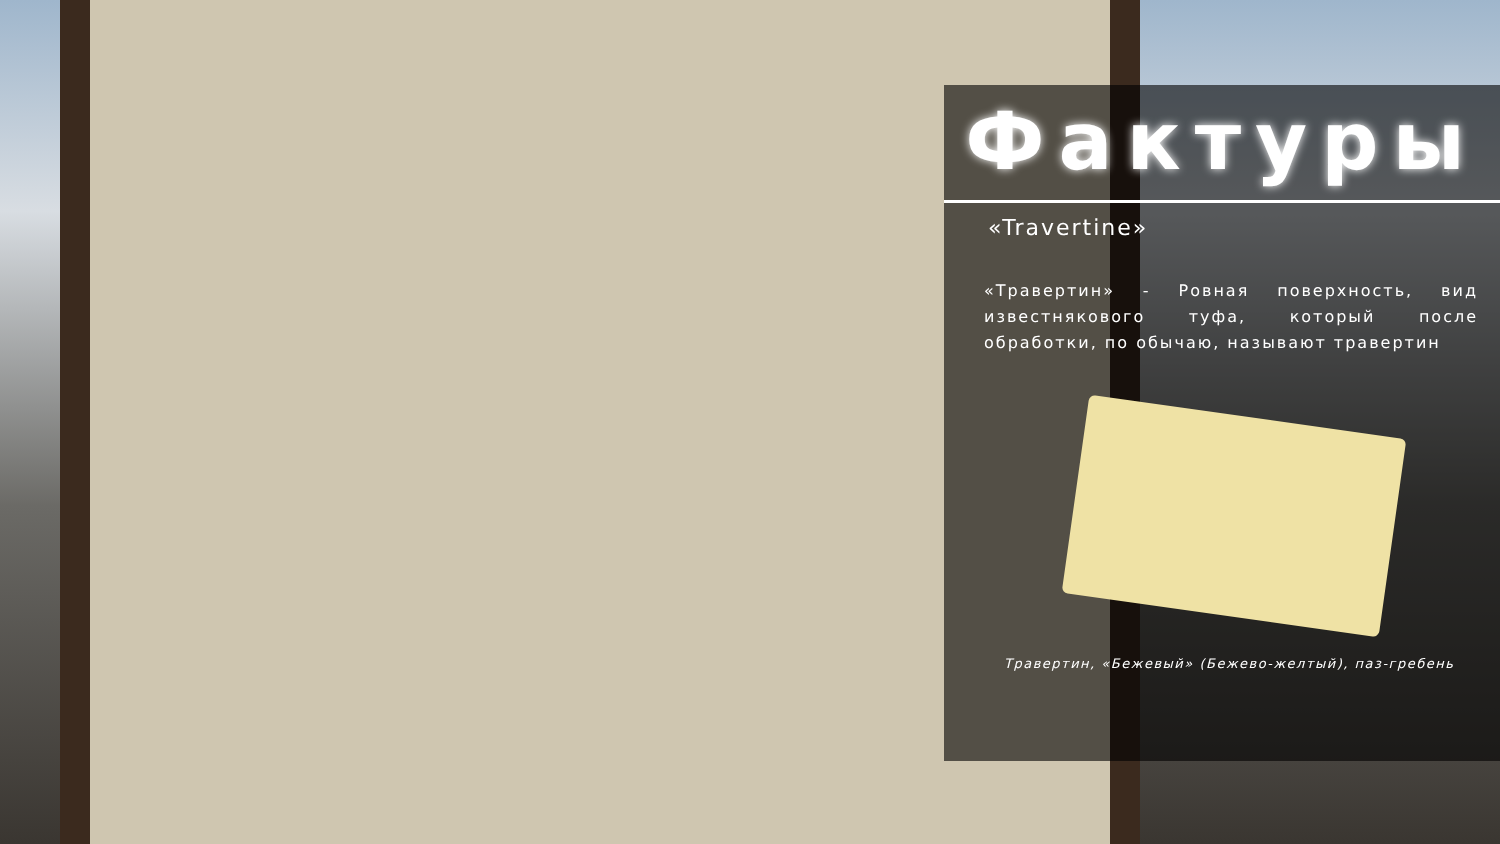Фактуры
«Travertine»
«Травертин» - Ровная поверхность, вид известнякового туфа, который после обработки, по обычаю, называют травертин
Травертин, «Бежевый» (Бежево-желтый), паз-гребень